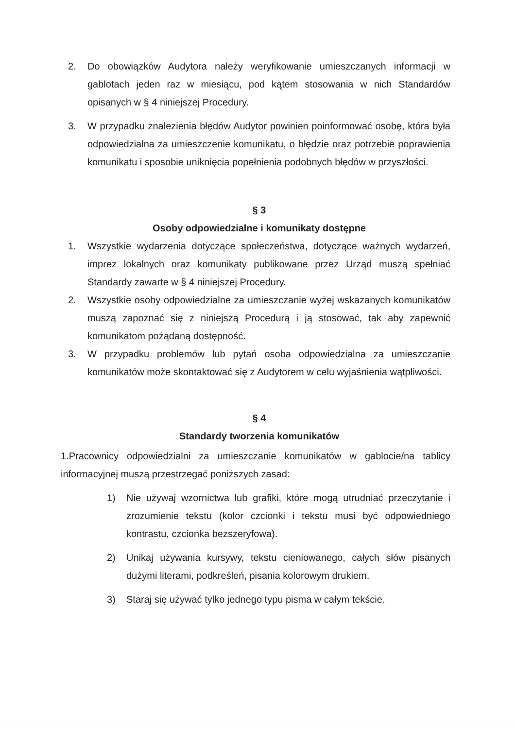2. Do obowiązków Audytora należy weryfikowanie umieszczanych informacji w gablotach jeden raz w miesiącu, pod kątem stosowania w nich Standardów opisanych w § 4 niniejszej Procedury.
3. W przypadku znalezienia błędów Audytor powinien poinformować osobę, która była odpowiedzialna za umieszczenie komunikatu, o błędzie oraz potrzebie poprawienia komunikatu i sposobie uniknięcia popełnienia podobnych błędów w przyszłości.
§ 3
Osoby odpowiedzialne i komunikaty dostępne
1. Wszystkie wydarzenia dotyczące społeczeństwa, dotyczące ważnych wydarzeń, imprez lokalnych oraz komunikaty publikowane przez Urząd muszą spełniać Standardy zawarte w § 4 niniejszej Procedury.
2. Wszystkie osoby odpowiedzialne za umieszczanie wyżej wskazanych komunikatów muszą zapoznać się z niniejszą Procedurą i ją stosować, tak aby zapewnić komunikatom pożądaną dostępność.
3. W przypadku problemów lub pytań osoba odpowiedzialna za umieszczanie komunikatów może skontaktować się z Audytorem w celu wyjaśnienia wątpliwości.
§ 4
Standardy tworzenia komunikatów
1.Pracownicy odpowiedzialni za umieszczanie komunikatów w gablocie/na tablicy informacyjnej muszą przestrzegać poniższych zasad:
1) Nie używaj wzornictwa lub grafiki, które mogą utrudniać przeczytanie i zrozumienie tekstu (kolor czcionki i tekstu musi być odpowiedniego kontrastu, czcionka bezszeryfowa).
2) Unikaj używania kursywy, tekstu cieniowanego, całych słów pisanych dużymi literami, podkreśleń, pisania kolorowym drukiem.
3) Staraj się używać tylko jednego typu pisma w całym tekście.